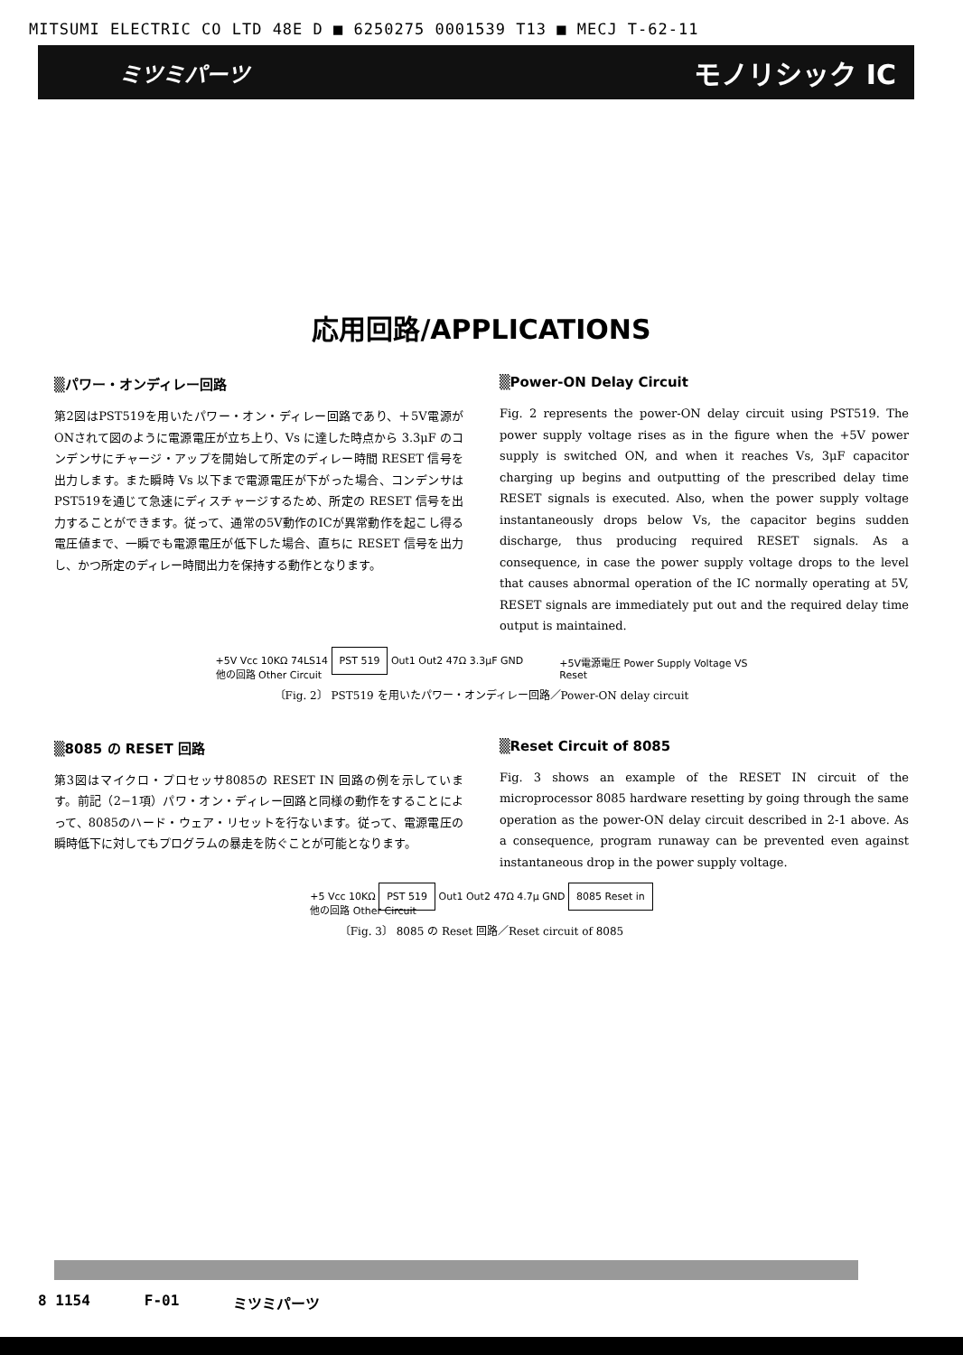MITSUMI ELECTRIC CO LTD 48E D ■ 6250275 0001539 T13 ■ MECJ T-62-11
ミツミパーツ モノリシック IC
応用回路/APPLICATIONS
▒パワー・オンディレー回路
第2図はPST519を用いたパワー・オン・ディレー回路であり、＋5V電源がONされて図のように電源電圧が立ち上り、Vs に達した時点から 3.3μF のコンデンサにチャージ・アップを開始して所定のディレー時間 RESET 信号を出力します。また瞬時 Vs 以下まで電源電圧が下がった場合、コンデンサはPST519を通じて急速にディスチャージするため、所定の RESET 信号を出力することができます。従って、通常の5V動作のICが異常動作を起こし得る電圧値まで、一瞬でも電源電圧が低下した場合、直ちに RESET 信号を出力し、かつ所定のディレー時間出力を保持する動作となります。
▒Power-ON Delay Circuit
Fig. 2 represents the power-ON delay circuit using PST519. The power supply voltage rises as in the figure when the +5V power supply is switched ON, and when it reaches Vs, 3μF capacitor charging up begins and outputting of the prescribed delay time RESET signals is executed. Also, when the power supply voltage instantaneously drops below Vs, the capacitor begins sudden discharge, thus producing required RESET signals. As a consequence, in case the power supply voltage drops to the level that causes abnormal operation of the IC normally operating at 5V, RESET signals are immediately put out and the required delay time output is maintained.
+5V Vcc 10KΩ 74LS14 PST 519 Out1 Out2 47Ω 3.3μF GND
他の回路 Other Circuit
+5V電源電圧 Power Supply Voltage VS
Reset
〔Fig. 2〕 PST519 を用いたパワー・オンディレー回路／Power-ON delay circuit
▒8085 の RESET 回路
第3図はマイクロ・プロセッサ8085の RESET IN 回路の例を示しています。前記（2−1項）パワ・オン・ディレー回路と同様の動作をすることによって、8085のハード・ウェア・リセットを行ないます。従って、電源電圧の瞬時低下に対してもプログラムの暴走を防ぐことが可能となります。
▒Reset Circuit of 8085
Fig. 3 shows an example of the RESET IN circuit of the microprocessor 8085 hardware resetting by going through the same operation as the power-ON delay circuit described in 2-1 above. As a consequence, program runaway can be prevented even against instantaneous drop in the power supply voltage.
+5 Vcc 10KΩ PST 519 Out1 Out2 47Ω 4.7μ GND 8085 Reset in
他の回路 Other Circuit
〔Fig. 3〕 8085 の Reset 回路／Reset circuit of 8085
8 1154 F-01 ミツミパーツ